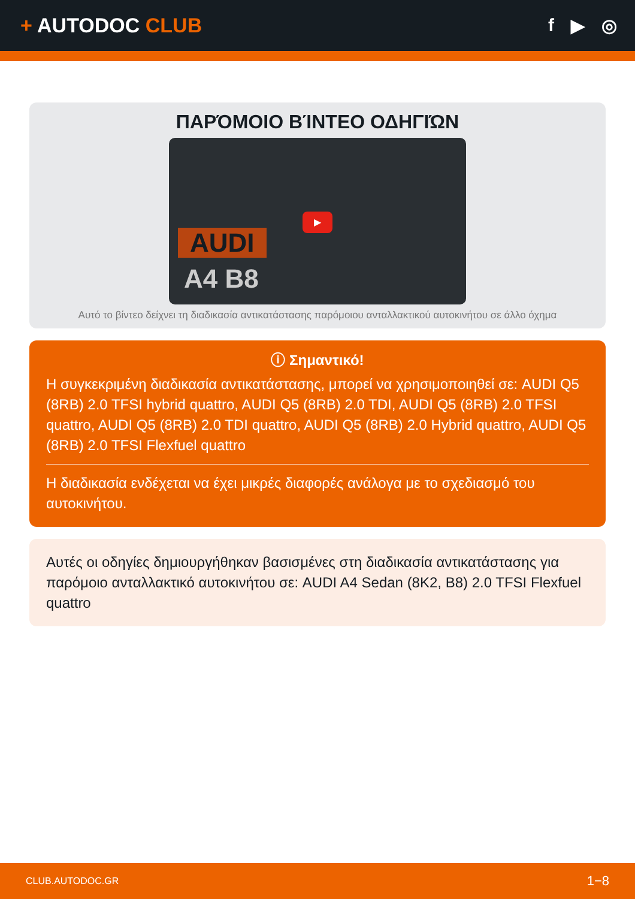+ AUTODOC CLUB f ▶ ◎
ΠΑΡΌΜΟΙΟ ΒΊΝΤΕΟ ΟΔΗΓΙΏΝ
AUDI
A4 B8
▶
Αυτό το βίντεο δείχνει τη διαδικασία αντικατάστασης παρόμοιου ανταλλακτικού αυτοκινήτου σε άλλο όχημα
ⓘ Σημαντικό!
Η συγκεκριμένη διαδικασία αντικατάστασης, μπορεί να χρησιμοποιηθεί σε: AUDI Q5 (8RB) 2.0 TFSI hybrid quattro, AUDI Q5 (8RB) 2.0 TDI, AUDI Q5 (8RB) 2.0 TFSI quattro, AUDI Q5 (8RB) 2.0 TDI quattro, AUDI Q5 (8RB) 2.0 Hybrid quattro, AUDI Q5 (8RB) 2.0 TFSI Flexfuel quattro
Η διαδικασία ενδέχεται να έχει μικρές διαφορές ανάλογα με το σχεδιασμό του αυτοκινήτου.
Αυτές οι οδηγίες δημιουργήθηκαν βασισμένες στη διαδικασία αντικατάστασης για παρόμοιο ανταλλακτικό αυτοκινήτου σε: AUDI A4 Sedan (8K2, B8) 2.0 TFSI Flexfuel quattro
CLUB.AUTODOC.GR 1−8